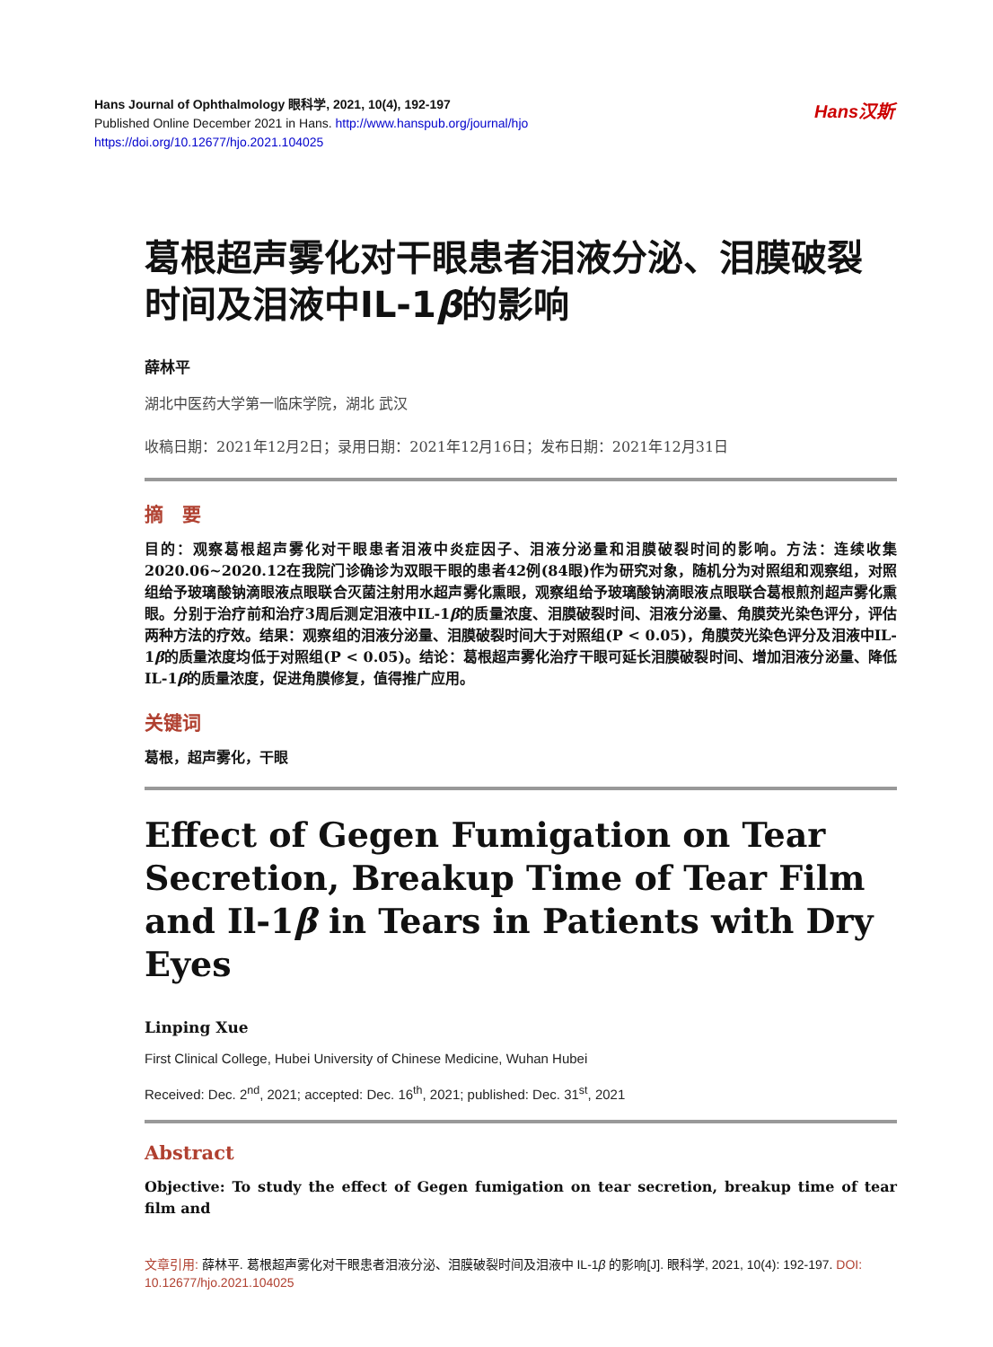Hans Journal of Ophthalmology 眼科学, 2021, 10(4), 192-197
Published Online December 2021 in Hans. http://www.hanspub.org/journal/hjo
https://doi.org/10.12677/hjo.2021.104025
Hans汉斯
葛根超声雾化对干眼患者泪液分泌、泪膜破裂时间及泪液中IL-1β的影响
薛林平
湖北中医药大学第一临床学院，湖北 武汉
收稿日期：2021年12月2日；录用日期：2021年12月16日；发布日期：2021年12月31日
摘　要
目的：观察葛根超声雾化对干眼患者泪液中炎症因子、泪液分泌量和泪膜破裂时间的影响。方法：连续收集2020.06~2020.12在我院门诊确诊为双眼干眼的患者42例(84眼)作为研究对象，随机分为对照组和观察组，对照组给予玻璃酸钠滴眼液点眼联合灭菌注射用水超声雾化熏眼，观察组给予玻璃酸钠滴眼液点眼联合葛根煎剂超声雾化熏眼。分别于治疗前和治疗3周后测定泪液中IL-1β的质量浓度、泪膜破裂时间、泪液分泌量、角膜荧光染色评分，评估两种方法的疗效。结果：观察组的泪液分泌量、泪膜破裂时间大于对照组(P < 0.05)，角膜荧光染色评分及泪液中IL-1β的质量浓度均低于对照组(P < 0.05)。结论：葛根超声雾化治疗干眼可延长泪膜破裂时间、增加泪液分泌量、降低IL-1β的质量浓度，促进角膜修复，值得推广应用。
关键词
葛根，超声雾化，干眼
Effect of Gegen Fumigation on Tear Secretion, Breakup Time of Tear Film and Il-1β in Tears in Patients with Dry Eyes
Linping Xue
First Clinical College, Hubei University of Chinese Medicine, Wuhan Hubei
Received: Dec. 2<sup>nd</sup>, 2021; accepted: Dec. 16<sup>th</sup>, 2021; published: Dec. 31<sup>st</sup>, 2021
Abstract
Objective: To study the effect of Gegen fumigation on tear secretion, breakup time of tear film and
文章引用: 薛林平. 葛根超声雾化对干眼患者泪液分泌、泪膜破裂时间及泪液中 IL-1β 的影响[J]. 眼科学, 2021, 10(4): 192-197. DOI: 10.12677/hjo.2021.104025